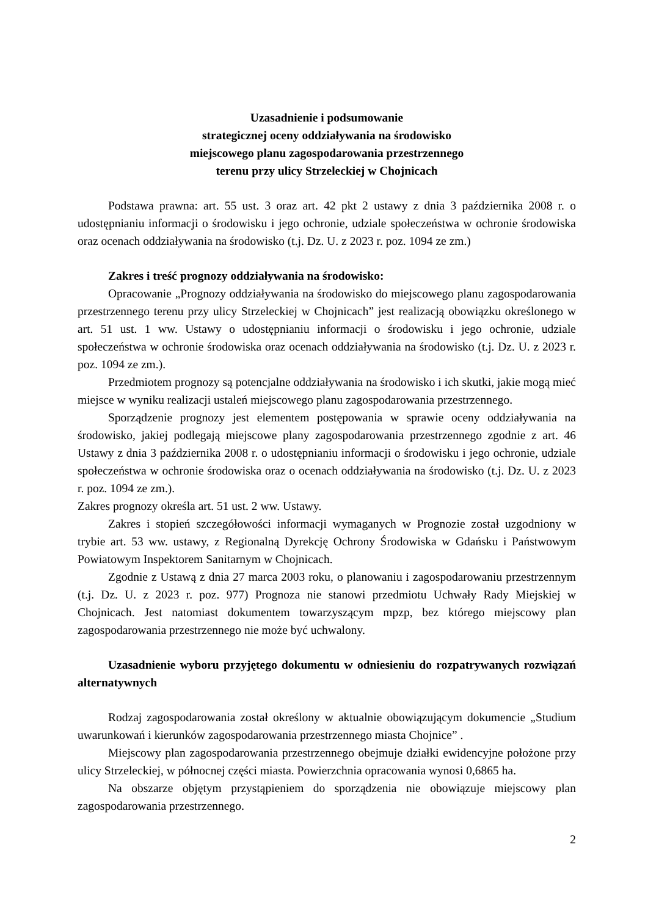Uzasadnienie i podsumowanie
strategicznej oceny oddziaływania na środowisko
miejscowego planu zagospodarowania przestrzennego
terenu przy ulicy Strzeleckiej w Chojnicach
Podstawa prawna: art. 55 ust. 3 oraz art. 42 pkt 2 ustawy z dnia 3 października 2008 r. o udostępnianiu informacji o środowisku i jego ochronie, udziale społeczeństwa w ochronie środowiska oraz ocenach oddziaływania na środowisko (t.j. Dz. U. z 2023 r. poz. 1094 ze zm.)
Zakres i treść prognozy oddziaływania na środowisko:
Opracowanie „Prognozy oddziaływania na środowisko do miejscowego planu zagospodarowania przestrzennego terenu przy ulicy Strzeleckiej w Chojnicach” jest realizacją obowiązku określonego w art. 51 ust. 1 ww. Ustawy o udostępnianiu informacji o środowisku i jego ochronie, udziale społeczeństwa w ochronie środowiska oraz ocenach oddziaływania na środowisko (t.j. Dz. U. z 2023 r. poz. 1094 ze zm.).
Przedmiotem prognozy są potencjalne oddziaływania na środowisko i ich skutki, jakie mogą mieć miejsce w wyniku realizacji ustaleń miejscowego planu zagospodarowania przestrzennego.
Sporządzenie prognozy jest elementem postępowania w sprawie oceny oddziaływania na środowisko, jakiej podlegają miejscowe plany zagospodarowania przestrzennego zgodnie z art. 46 Ustawy z dnia 3 października 2008 r. o udostępnianiu informacji o środowisku i jego ochronie, udziale społeczeństwa w ochronie środowiska oraz o ocenach oddziaływania na środowisko (t.j. Dz. U. z 2023 r. poz. 1094 ze zm.).
Zakres prognozy określa art. 51 ust. 2 ww. Ustawy.
Zakres i stopień szczegółowości informacji wymaganych w Prognozie został uzgodniony w trybie art. 53 ww. ustawy, z Regionalną Dyrekcję Ochrony Środowiska w Gdańsku i Państwowym Powiatowym Inspektorem Sanitarnym w Chojnicach.
Zgodnie z Ustawą z dnia 27 marca 2003 roku, o planowaniu i zagospodarowaniu przestrzennym (t.j. Dz. U. z 2023 r. poz. 977) Prognoza nie stanowi przedmiotu Uchwały Rady Miejskiej w Chojnicach. Jest natomiast dokumentem towarzyszącym mpzp, bez którego miejscowy plan zagospodarowania przestrzennego nie może być uchwalony.
Uzasadnienie wyboru przyjętego dokumentu w odniesieniu do rozpatrywanych rozwiązań alternatywnych
Rodzaj zagospodarowania został określony w aktualnie obowiązującym dokumencie „Studium uwarunkowań i kierunków zagospodarowania przestrzennego miasta Chojnice” .
Miejscowy plan zagospodarowania przestrzennego obejmuje działki ewidencyjne położone przy ulicy Strzeleckiej, w północnej części miasta. Powierzchnia opracowania wynosi 0,6865 ha.
Na obszarze objętym przystąpieniem do sporządzenia nie obowiązuje miejscowy plan zagospodarowania przestrzennego.
2